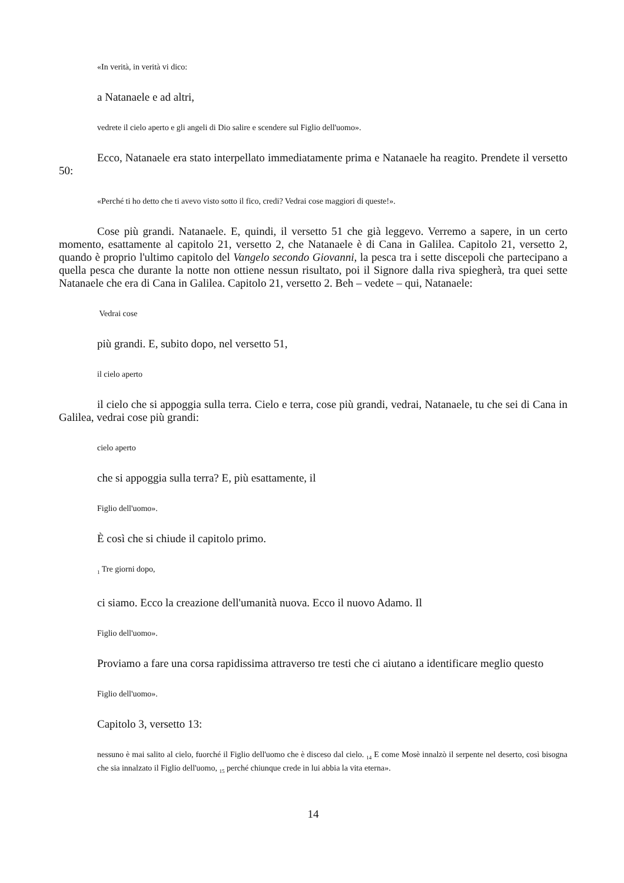«In verità, in verità vi dico:
a Natanaele e ad altri,
vedrete il cielo aperto e gli angeli di Dio salire e scendere sul Figlio dell'uomo».
Ecco, Natanaele era stato interpellato immediatamente prima e Natanaele ha reagito. Prendete il versetto 50:
«Perché ti ho detto che ti avevo visto sotto il fico, credi? Vedrai cose maggiori di queste!».
Cose più grandi. Natanaele. E, quindi, il versetto 51 che già leggevo. Verremo a sapere, in un certo momento, esattamente al capitolo 21, versetto 2, che Natanaele è di Cana in Galilea. Capitolo 21, versetto 2, quando è proprio l'ultimo capitolo del Vangelo secondo Giovanni, la pesca tra i sette discepoli che partecipano a quella pesca che durante la notte non ottiene nessun risultato, poi il Signore dalla riva spiegherà, tra quei sette Natanaele che era di Cana in Galilea. Capitolo 21, versetto 2. Beh – vedete – qui, Natanaele:
Vedrai cose
più grandi. E, subito dopo, nel versetto 51,
il cielo aperto
il cielo che si appoggia sulla terra. Cielo e terra, cose più grandi, vedrai, Natanaele, tu che sei di Cana in Galilea, vedrai cose più grandi:
cielo aperto
che si appoggia sulla terra? E, più esattamente, il
Figlio dell'uomo».
È così che si chiude il capitolo primo.
<sub>1</sub> Tre giorni dopo,
ci siamo. Ecco la creazione dell'umanità nuova. Ecco il nuovo Adamo. Il
Figlio dell'uomo».
Proviamo a fare una corsa rapidissima attraverso tre testi che ci aiutano a identificare meglio questo
Figlio dell'uomo».
Capitolo 3, versetto 13:
nessuno è mai salito al cielo, fuorché il Figlio dell'uomo che è disceso dal cielo. <sub>14</sub> E come Mosè innalzò il serpente nel deserto, così bisogna che sia innalzato il Figlio dell'uomo, <sub>15</sub> perché chiunque crede in lui abbia la vita eterna».
14